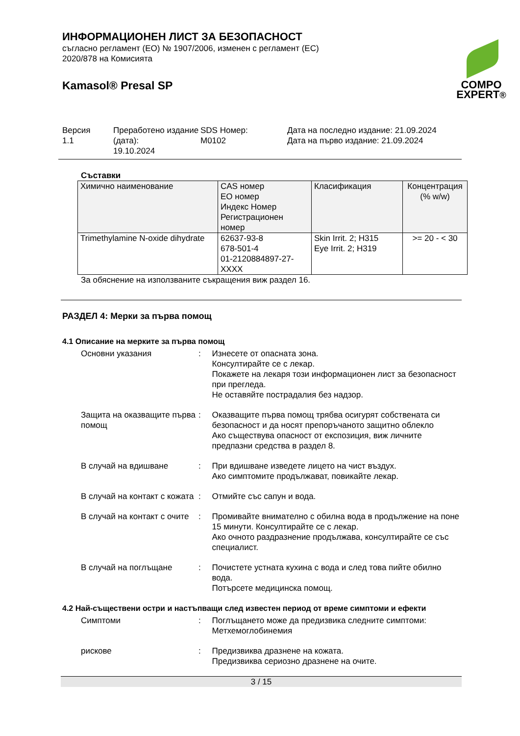ИНФОРМАЦИОНЕН ЛИСТ ЗА БЕЗОПАСНОСТ
съгласно регламент (ЕО) № 1907/2006, изменен с регламент (ЕС)
2020/878 на Комисията
Kamasol® Presal SP
COMPO
EXPERT®
Версия
1.1
Преработено издание (дата):
19.10.2024
SDS Номер:
M0102
Дата на последно издание: 21.09.2024
Дата на първо издание: 21.09.2024
Съставки
| Химично наименование | CAS номер ЕО номер Индекс Номер Регистрационен номер | Класификация | Концентрация (% w/w) |
| --- | --- | --- | --- |
| Trimethylamine N-oxide dihydrate | 62637-93-8 678-501-4 01-2120884897-27-XXXX | Skin Irrit. 2; H315 Eye Irrit. 2; H319 | >= 20 - < 30 |
За обяснение на използваните съкращения виж раздел 16.
РАЗДЕЛ 4: Мерки за първа помощ
4.1 Описание на мерките за първа помощ
Основни указания : Изнесете от опасната зона.
Консултирайте се с лекар.
Покажете на лекаря този информационен лист за безопасност при прегледа.
Не оставяйте пострадалия без надзор.
Защита на оказващите първа помощ
: Оказващите първа помощ трябва осигурят собствената си безопасност и да носят препоръчаното защитно облекло
Ако съществува опасност от експозиция, виж личните предпазни средства в раздел 8.
В случай на вдишване : При вдишване изведете лицето на чист въздух.
Ако симптомите продължават, повикайте лекар.
В случай на контакт с кожата
: Отмийте със сапун и вода.
В случай на контакт с очите
: Промивайте внимателно с обилна вода в продължение на поне 15 минути. Консултирайте се с лекар.
Ако очното раздразнение продължава, консултирайте се със специалист.
В случай на поглъщане : Почистете устната кухина с вода и след това пийте обилно вода.
Потърсете медицинска помощ.
4.2 Най-съществени остри и настъпващи след известен период от време симптоми и ефекти
Симптоми : Поглъщането може да предизвика следните симптоми:
Метхемоглобинемия
рискове : Предизвиква дразнене на кожата.
Предизвиква сериозно дразнене на очите.
3 / 15